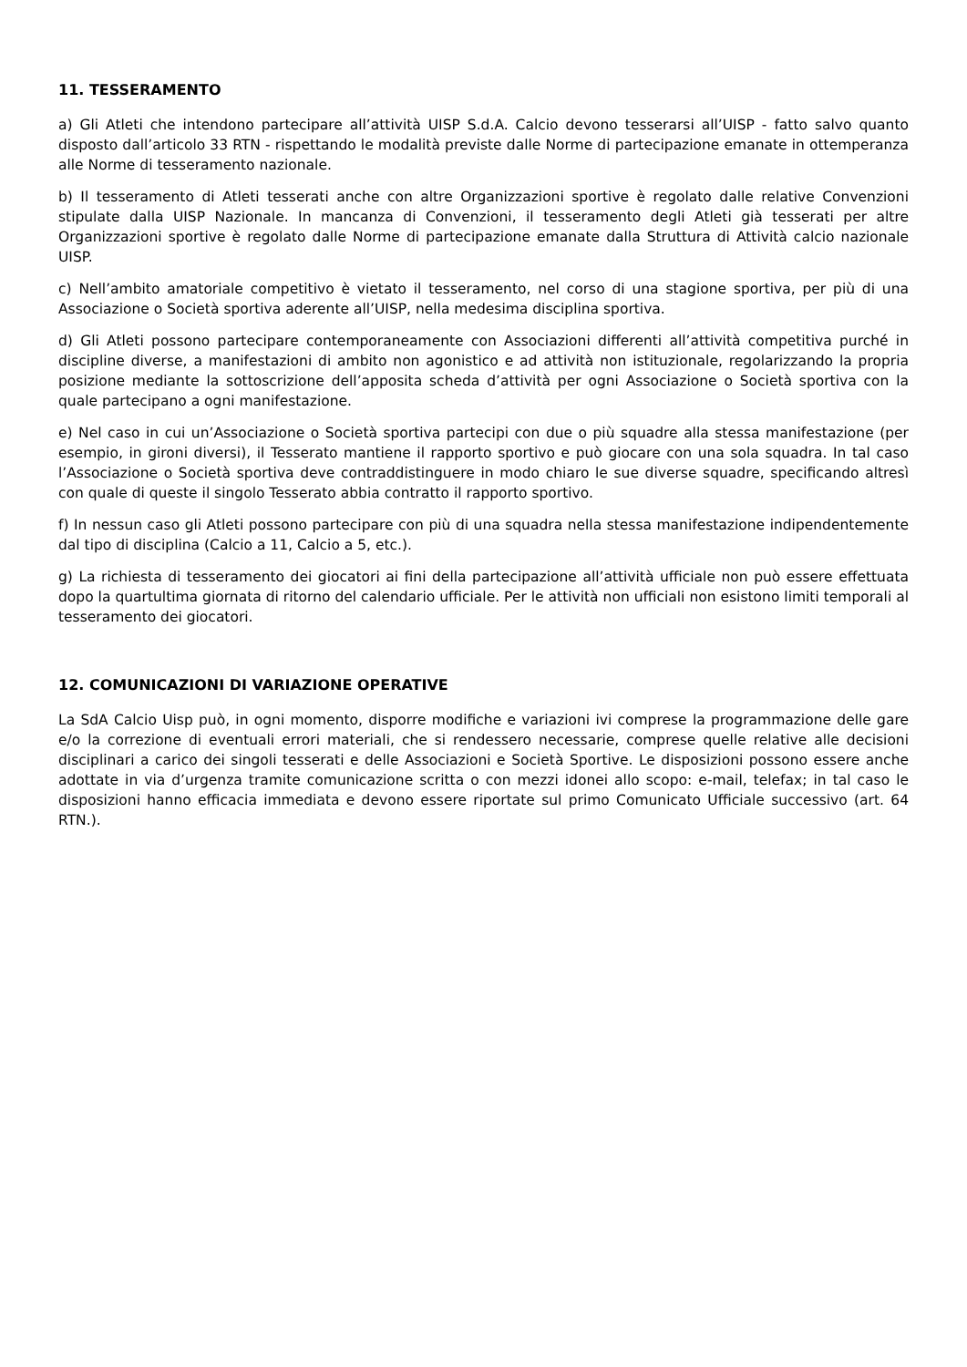11. TESSERAMENTO
a) Gli Atleti che intendono partecipare all’attività UISP S.d.A. Calcio devono tesserarsi all’UISP - fatto salvo quanto disposto dall’articolo 33 RTN - rispettando le modalità previste dalle Norme di partecipazione emanate in ottemperanza alle Norme di tesseramento nazionale.
b) Il tesseramento di Atleti tesserati anche con altre Organizzazioni sportive è regolato dalle relative Convenzioni stipulate dalla UISP Nazionale. In mancanza di Convenzioni, il tesseramento degli Atleti già tesserati per altre Organizzazioni sportive è regolato dalle Norme di partecipazione emanate dalla Struttura di Attività calcio nazionale UISP.
c) Nell’ambito amatoriale competitivo è vietato il tesseramento, nel corso di una stagione sportiva, per più di una Associazione o Società sportiva aderente all’UISP, nella medesima disciplina sportiva.
d) Gli Atleti possono partecipare contemporaneamente con Associazioni differenti all’attività competitiva purché in discipline diverse, a manifestazioni di ambito non agonistico e ad attività non istituzionale, regolarizzando la propria posizione mediante la sottoscrizione dell’apposita scheda d’attività per ogni Associazione o Società sportiva con la quale partecipano a ogni manifestazione.
e) Nel caso in cui un’Associazione o Società sportiva partecipi con due o più squadre alla stessa manifestazione (per esempio, in gironi diversi), il Tesserato mantiene il rapporto sportivo e può giocare con una sola squadra. In tal caso l’Associazione o Società sportiva deve contraddistinguere in modo chiaro le sue diverse squadre, specificando altresì con quale di queste il singolo Tesserato abbia contratto il rapporto sportivo.
f) In nessun caso gli Atleti possono partecipare con più di una squadra nella stessa manifestazione indipendentemente dal tipo di disciplina (Calcio a 11, Calcio a 5, etc.).
g) La richiesta di tesseramento dei giocatori ai fini della partecipazione all’attività ufficiale non può essere effettuata dopo la quartultima giornata di ritorno del calendario ufficiale. Per le attività non ufficiali non esistono limiti temporali al tesseramento dei giocatori.
12. COMUNICAZIONI DI VARIAZIONE OPERATIVE
La SdA Calcio Uisp può, in ogni momento, disporre modifiche e variazioni ivi comprese la programmazione delle gare e/o la correzione di eventuali errori materiali, che si rendessero necessarie, comprese quelle relative alle decisioni disciplinari a carico dei singoli tesserati e delle Associazioni e Società Sportive. Le disposizioni possono essere anche adottate in via d’urgenza tramite comunicazione scritta o con mezzi idonei allo scopo: e-mail, telefax; in tal caso le disposizioni hanno efficacia immediata e devono essere riportate sul primo Comunicato Ufficiale successivo (art. 64 RTN.).